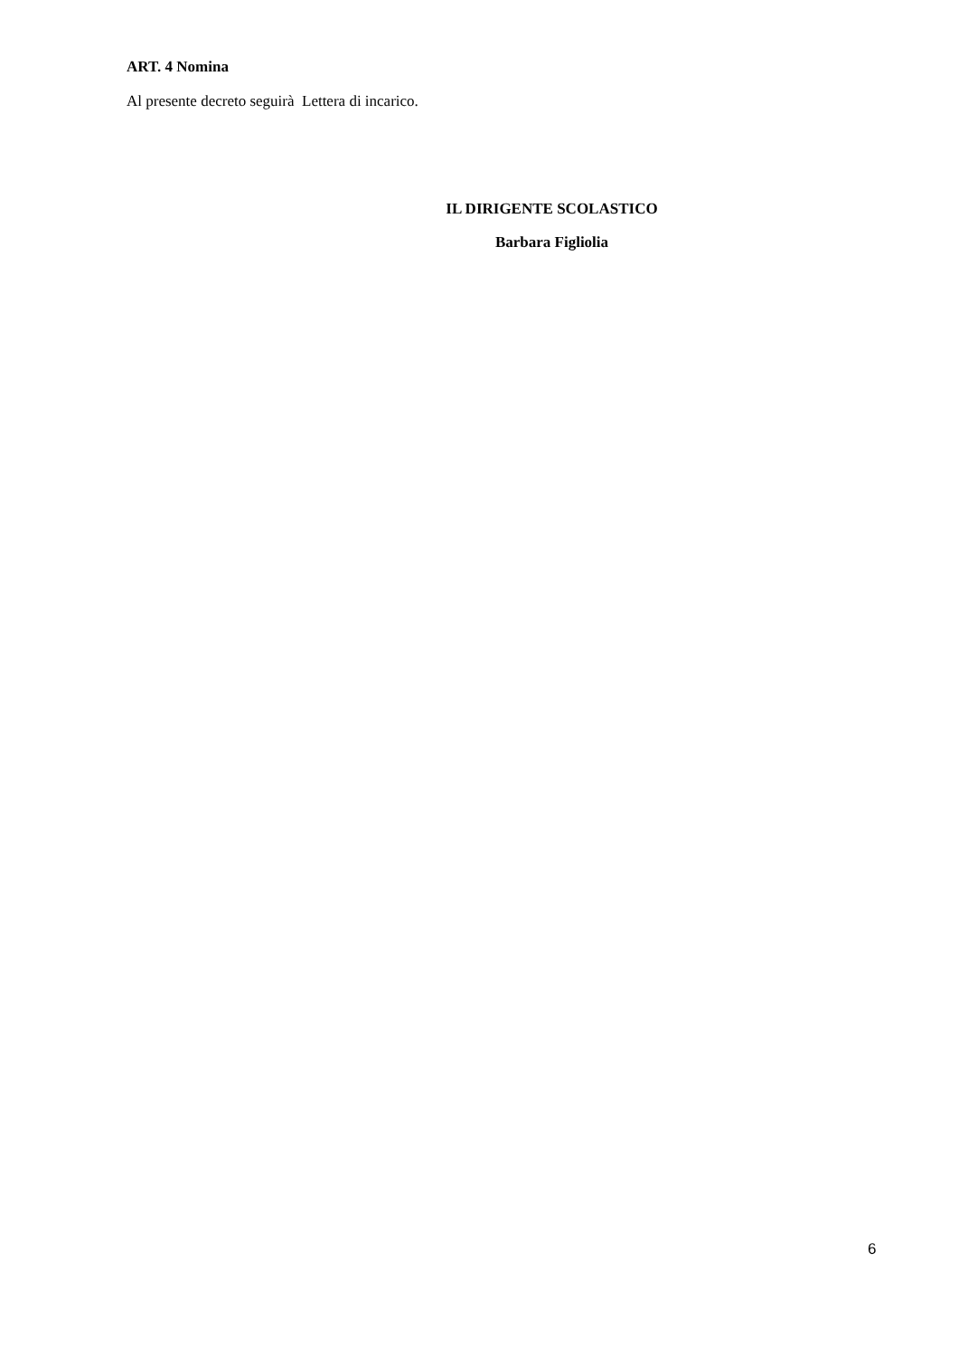ART. 4 Nomina
Al presente decreto seguirà Lettera di incarico.
IL DIRIGENTE SCOLASTICO
Barbara Figliolia
6